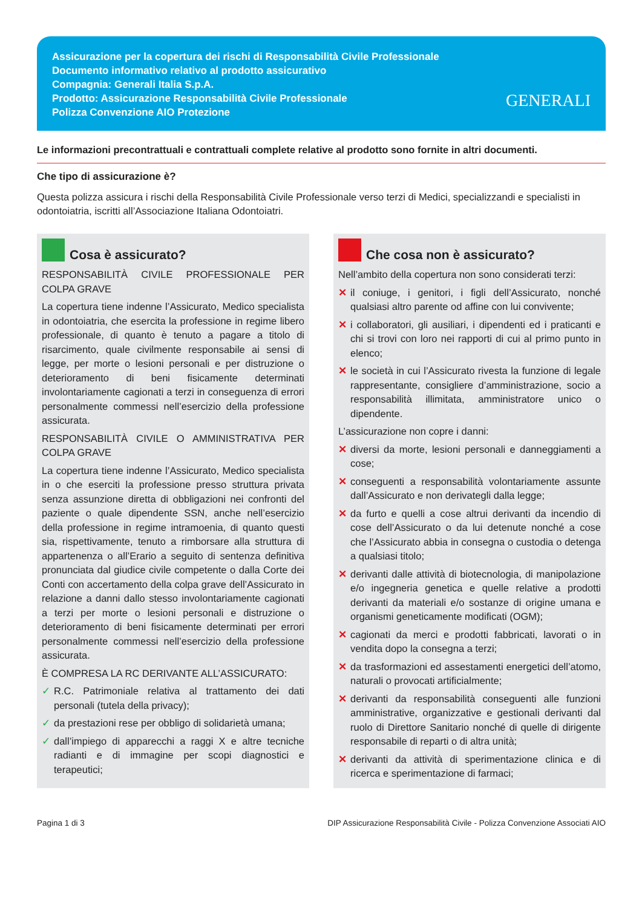Assicurazione per la copertura dei rischi di Responsabilità Civile Professionale
Documento informativo relativo al prodotto assicurativo
Compagnia: Generali Italia S.p.A.
Prodotto: Assicurazione Responsabilità Civile Professionale
Polizza Convenzione AIO Protezione
GENERALI
Le informazioni precontrattuali e contrattuali complete relative al prodotto sono fornite in altri documenti.
Che tipo di assicurazione è?
Questa polizza assicura i rischi della Responsabilità Civile Professionale verso terzi di Medici, specializzandi e specialisti in odontoiatria, iscritti all’Associazione Italiana Odontoiatri.
Cosa è assicurato?
RESPONSABILITÀ CIVILE PROFESSIONALE PER COLPA GRAVE
La copertura tiene indenne l’Assicurato, Medico specialista in odontoiatria, che esercita la professione in regime libero professionale, di quanto è tenuto a pagare a titolo di risarcimento, quale civilmente responsabile ai sensi di legge, per morte o lesioni personali e per distruzione o deterioramento di beni fisicamente determinati involontariamente cagionati a terzi in conseguenza di errori personalmente commessi nell’esercizio della professione assicurata.
RESPONSABILITÀ CIVILE O AMMINISTRATIVA PER COLPA GRAVE
La copertura tiene indenne l’Assicurato, Medico specialista in o che eserciti la professione presso struttura privata senza assunzione diretta di obbligazioni nei confronti del paziente o quale dipendente SSN, anche nell’esercizio della professione in regime intramoenia, di quanto questi sia, rispettivamente, tenuto a rimborsare alla struttura di appartenenza o all’Erario a seguito di sentenza definitiva pronunciata dal giudice civile competente o dalla Corte dei Conti con accertamento della colpa grave dell’Assicurato in relazione a danni dallo stesso involontariamente cagionati a terzi per morte o lesioni personali e distruzione o deterioramento di beni fisicamente determinati per errori personalmente commessi nell’esercizio della professione assicurata.
È COMPRESA LA RC DERIVANTE ALL’ASSICURATO:
✓ R.C. Patrimoniale relativa al trattamento dei dati personali (tutela della privacy);
✓ da prestazioni rese per obbligo di solidarietà umana;
✓ dall’impiego di apparecchi a raggi X e altre tecniche radianti e di immagine per scopi diagnostici e terapeutici;
Che cosa non è assicurato?
Nell’ambito della copertura non sono considerati terzi:
✕ il coniuge, i genitori, i figli dell’Assicurato, nonché qualsiasi altro parente od affine con lui convivente;
✕ i collaboratori, gli ausiliari, i dipendenti ed i praticanti e chi si trovi con loro nei rapporti di cui al primo punto in elenco;
✕ le società in cui l’Assicurato rivesta la funzione di legale rappresentante, consigliere d’amministrazione, socio a responsabilità illimitata, amministratore unico o dipendente.
L’assicurazione non copre i danni:
✕ diversi da morte, lesioni personali e danneggiamenti a cose;
✕ conseguenti a responsabilità volontariamente assunte dall’Assicurato e non derivategli dalla legge;
✕ da furto e quelli a cose altrui derivanti da incendio di cose dell’Assicurato o da lui detenute nonché a cose che l’Assicurato abbia in consegna o custodia o detenga a qualsiasi titolo;
✕ derivanti dalle attività di biotecnologia, di manipolazione e/o ingegneria genetica e quelle relative a prodotti derivanti da materiali e/o sostanze di origine umana e organismi geneticamente modificati (OGM);
✕ cagionati da merci e prodotti fabbricati, lavorati o in vendita dopo la consegna a terzi;
✕ da trasformazioni ed assestamenti energetici dell’atomo, naturali o provocati artificialmente;
✕ derivanti da responsabilità conseguenti alle funzioni amministrative, organizzative e gestionali derivanti dal ruolo di Direttore Sanitario nonché di quelle di dirigente responsabile di reparti o di altra unità;
✕ derivanti da attività di sperimentazione clinica e di ricerca e sperimentazione di farmaci;
Pagina 1 di 3 DIP Assicurazione Responsabilità Civile - Polizza Convenzione Associati AIO